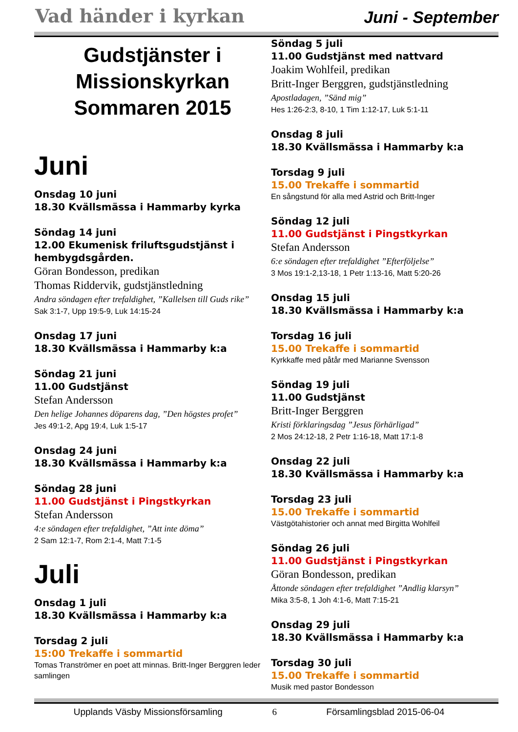Vad händer i kyrkan
Juni - September
Gudstjänster i Missionskyrkan Sommaren 2015
Juni
Onsdag 10 juni
18.30 Kvällsmässa i Hammarby kyrka
Söndag 14 juni
12.00 Ekumenisk friluftsgudstjänst i hembygdsgården.
Göran Bondesson, predikan
Thomas Riddervik, gudstjänstledning
Andra söndagen efter trefaldighet, ”Kallelsen till Guds rike”
Sak 3:1-7, Upp 19:5-9, Luk 14:15-24
Onsdag 17 juni
18.30 Kvällsmässa i Hammarby k:a
Söndag 21 juni
11.00 Gudstjänst
Stefan Andersson
Den helige Johannes döparens dag, ”Den högstes profet”
Jes 49:1-2, Apg 19:4, Luk 1:5-17
Onsdag 24 juni
18.30 Kvällsmässa i Hammarby k:a
Söndag 28 juni
11.00 Gudstjänst i Pingstkyrkan
Stefan Andersson
4:e söndagen efter trefaldighet, ”Att inte döma”
2 Sam 12:1-7, Rom 2:1-4, Matt 7:1-5
Juli
Onsdag 1 juli
18.30 Kvällsmässa i Hammarby k:a
Torsdag 2 juli
15:00 Trekaffe i sommartid
Tomas Tranströmer en poet att minnas. Britt-Inger Berggren leder samlingen
Söndag 5 juli
11.00 Gudstjänst med nattvard
Joakim Wohlfeil, predikan
Britt-Inger Berggren, gudstjänstledning
Apostladagen, ”Sänd mig”
Hes 1:26-2:3, 8-10, 1 Tim 1:12-17, Luk 5:1-11
Onsdag 8 juli
18.30 Kvällsmässa i Hammarby k:a
Torsdag 9 juli
15.00 Trekaffe i sommartid
En sångstund för alla med Astrid och Britt-Inger
Söndag 12 juli
11.00 Gudstjänst i Pingstkyrkan
Stefan Andersson
6:e söndagen efter trefaldighet ”Efterföljelse”
3 Mos 19:1-2,13-18, 1 Petr 1:13-16, Matt 5:20-26
Onsdag 15 juli
18.30 Kvällsmässa i Hammarby k:a
Torsdag 16 juli
15.00 Trekaffe i sommartid
Kyrkkaffe med påtår med Marianne Svensson
Söndag 19 juli
11.00 Gudstjänst
Britt-Inger Berggren
Kristi förklaringsdag ”Jesus förhärligad”
2 Mos 24:12-18, 2 Petr 1:16-18, Matt 17:1-8
Onsdag 22 juli
18.30 Kvällsmässa i Hammarby k:a
Torsdag 23 juli
15.00 Trekaffe i sommartid
Västgötahistorier och annat med Birgitta Wohlfeil
Söndag 26 juli
11.00 Gudstjänst i Pingstkyrkan
Göran Bondesson, predikan
Åttonde söndagen efter trefaldighet ”Andlig klarsyn”
Mika 3:5-8, 1 Joh 4:1-6, Matt 7:15-21
Onsdag 29 juli
18.30 Kvällsmässa i Hammarby k:a
Torsdag 30 juli
15.00 Trekaffe i sommartid
Musik med pastor Bondesson
Upplands Väsby Missionsförsamling 6 Församlingsblad 2015-06-04